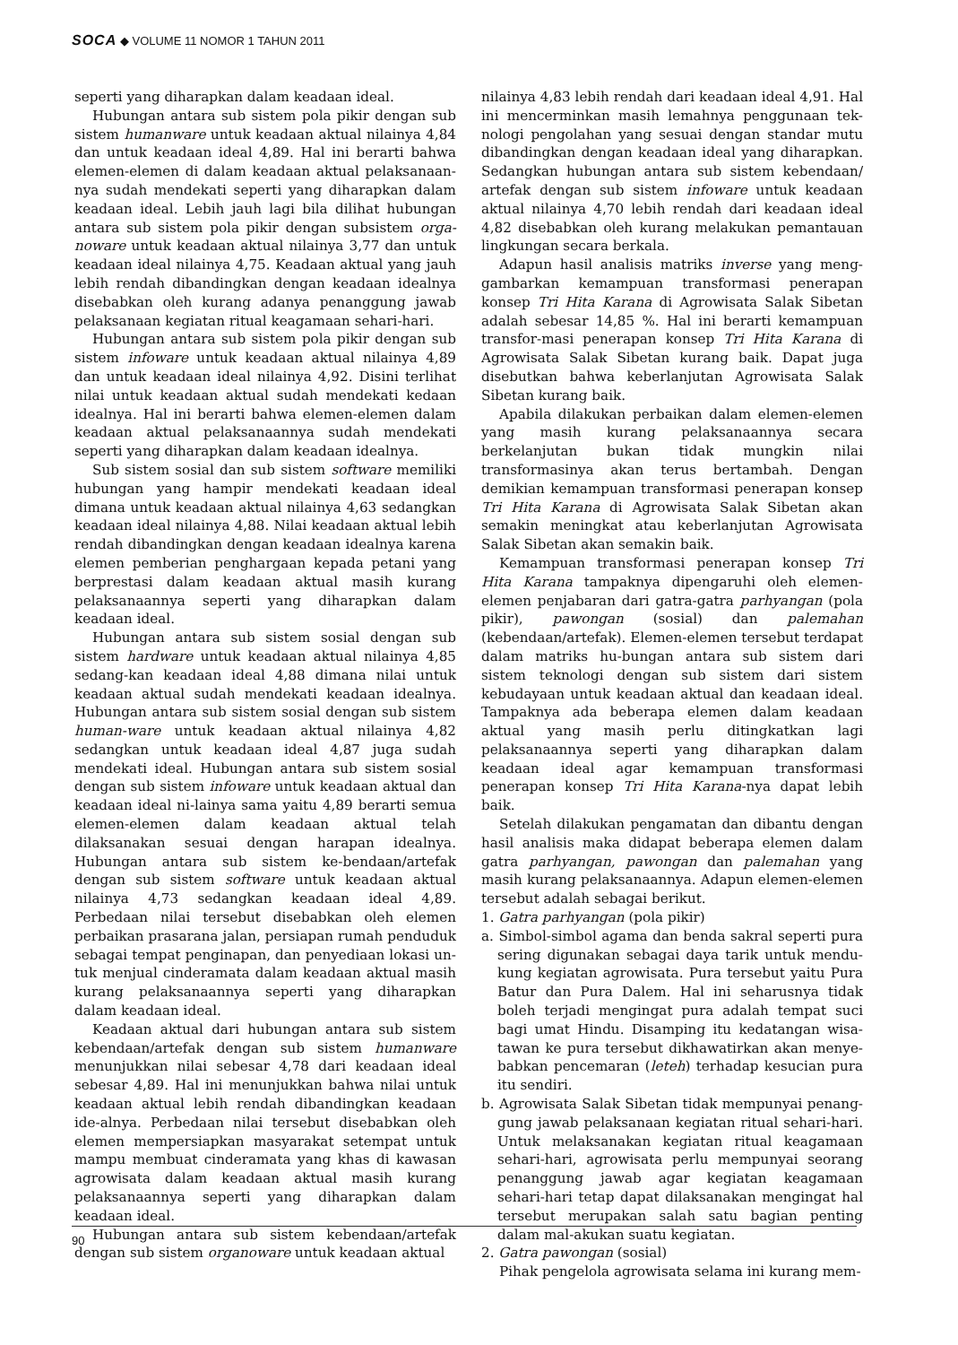SOCA ◆ VOLUME 11 NOMOR 1 TAHUN 2011
seperti yang diharapkan dalam keadaan ideal.
Hubungan antara sub sistem pola pikir dengan sub sistem humanware untuk keadaan aktual nilainya 4,84 dan untuk keadaan ideal 4,89. Hal ini berarti bahwa elemen-elemen di dalam keadaan aktual pelaksanaan-nya sudah mendekati seperti yang diharapkan dalam keadaan ideal. Lebih jauh lagi bila dilihat hubungan antara sub sistem pola pikir dengan subsistem orga-noware untuk keadaan aktual nilainya 3,77 dan untuk keadaan ideal nilainya 4,75. Keadaan aktual yang jauh lebih rendah dibandingkan dengan keadaan idealnya disebabkan oleh kurang adanya penanggung jawab pelaksanaan kegiatan ritual keagamaan sehari-hari.
Hubungan antara sub sistem pola pikir dengan sub sistem infoware untuk keadaan aktual nilainya 4,89 dan untuk keadaan ideal nilainya 4,92. Disini terlihat nilai untuk keadaan aktual sudah mendekati kedaan idealnya. Hal ini berarti bahwa elemen-elemen dalam keadaan aktual pelaksanaannya sudah mendekati seperti yang diharapkan dalam keadaan idealnya.
Sub sistem sosial dan sub sistem software memiliki hubungan yang hampir mendekati keadaan ideal dimana untuk keadaan aktual nilainya 4,63 sedangkan keadaan ideal nilainya 4,88. Nilai keadaan aktual lebih rendah dibandingkan dengan keadaan idealnya karena elemen pemberian penghargaan kepada petani yang berprestasi dalam keadaan aktual masih kurang pelaksanaannya seperti yang diharapkan dalam keadaan ideal.
Hubungan antara sub sistem sosial dengan sub sistem hardware untuk keadaan aktual nilainya 4,85 sedang-kan keadaan ideal 4,88 dimana nilai untuk keadaan aktual sudah mendekati keadaan idealnya. Hubungan antara sub sistem sosial dengan sub sistem human-ware untuk keadaan aktual nilainya 4,82 sedangkan untuk keadaan ideal 4,87 juga sudah mendekati ideal. Hubungan antara sub sistem sosial dengan sub sistem infoware untuk keadaan aktual dan keadaan ideal ni-lainya sama yaitu 4,89 berarti semua elemen-elemen dalam keadaan aktual telah dilaksanakan sesuai dengan harapan idealnya. Hubungan antara sub sistem ke-bendaan/artefak dengan sub sistem software untuk keadaan aktual nilainya 4,73 sedangkan keadaan ideal 4,89. Perbedaan nilai tersebut disebabkan oleh elemen perbaikan prasarana jalan, persiapan rumah penduduk sebagai tempat penginapan, dan penyediaan lokasi un-tuk menjual cinderamata dalam keadaan aktual masih kurang pelaksanaannya seperti yang diharapkan dalam keadaan ideal.
Keadaan aktual dari hubungan antara sub sistem kebendaan/artefak dengan sub sistem humanware menunjukkan nilai sebesar 4,78 dari keadaan ideal sebesar 4,89. Hal ini menunjukkan bahwa nilai untuk keadaan aktual lebih rendah dibandingkan keadaan ide-alnya. Perbedaan nilai tersebut disebabkan oleh elemen mempersiapkan masyarakat setempat untuk mampu membuat cinderamata yang khas di kawasan agrowisata dalam keadaan aktual masih kurang pelaksanaannya seperti yang diharapkan dalam keadaan ideal.
Hubungan antara sub sistem kebendaan/artefak dengan sub sistem organoware untuk keadaan aktual
nilainya 4,83 lebih rendah dari keadaan ideal 4,91. Hal ini mencerminkan masih lemahnya penggunaan tek-nologi pengolahan yang sesuai dengan standar mutu dibandingkan dengan keadaan ideal yang diharapkan. Sedangkan hubungan antara sub sistem kebendaan/ artefak dengan sub sistem infoware untuk keadaan aktual nilainya 4,70 lebih rendah dari keadaan ideal 4,82 disebabkan oleh kurang melakukan pemantauan lingkungan secara berkala.
Adapun hasil analisis matriks inverse yang meng-gambarkan kemampuan transformasi penerapan konsep Tri Hita Karana di Agrowisata Salak Sibetan adalah sebesar 14,85 %. Hal ini berarti kemampuan transfor-masi penerapan konsep Tri Hita Karana di Agrowisata Salak Sibetan kurang baik. Dapat juga disebutkan bahwa keberlanjutan Agrowisata Salak Sibetan kurang baik.
Apabila dilakukan perbaikan dalam elemen-elemen yang masih kurang pelaksanaannya secara berkelanjutan bukan tidak mungkin nilai transformasinya akan terus bertambah. Dengan demikian kemampuan transformasi penerapan konsep Tri Hita Karana di Agrowisata Salak Sibetan akan semakin meningkat atau keberlanjutan Agrowisata Salak Sibetan akan semakin baik.
Kemampuan transformasi penerapan konsep Tri Hita Karana tampaknya dipengaruhi oleh elemen-elemen penjabaran dari gatra-gatra parhyangan (pola pikir), pawongan (sosial) dan palemahan (kebendaan/artefak). Elemen-elemen tersebut terdapat dalam matriks hu-bungan antara sub sistem dari sistem teknologi dengan sub sistem dari sistem kebudayaan untuk keadaan aktual dan keadaan ideal. Tampaknya ada beberapa elemen dalam keadaan aktual yang masih perlu ditingkatkan lagi pelaksanaannya seperti yang diharapkan dalam keadaan ideal agar kemampuan transformasi penerapan konsep Tri Hita Karana-nya dapat lebih baik.
Setelah dilakukan pengamatan dan dibantu dengan hasil analisis maka didapat beberapa elemen dalam gatra parhyangan, pawongan dan palemahan yang masih kurang pelaksanaannya. Adapun elemen-elemen tersebut adalah sebagai berikut.
1. Gatra parhyangan (pola pikir)
a. Simbol-simbol agama dan benda sakral seperti pura sering digunakan sebagai daya tarik untuk mendu-kung kegiatan agrowisata. Pura tersebut yaitu Pura Batur dan Pura Dalem. Hal ini seharusnya tidak boleh terjadi mengingat pura adalah tempat suci bagi umat Hindu. Disamping itu kedatangan wisa-tawan ke pura tersebut dikhawatirkan akan menye-babkan pencemaran (leteh) terhadap kesucian pura itu sendiri.
b. Agrowisata Salak Sibetan tidak mempunyai penang-gung jawab pelaksanaan kegiatan ritual sehari-hari. Untuk melaksanakan kegiatan ritual keagamaan sehari-hari, agrowisata perlu mempunyai seorang penanggung jawab agar kegiatan keagamaan sehari-hari tetap dapat dilaksanakan mengingat hal tersebut merupakan salah satu bagian penting dalam mal-akukan suatu kegiatan.
2. Gatra pawongan (sosial)
Pihak pengelola agrowisata selama ini kurang mem-
90